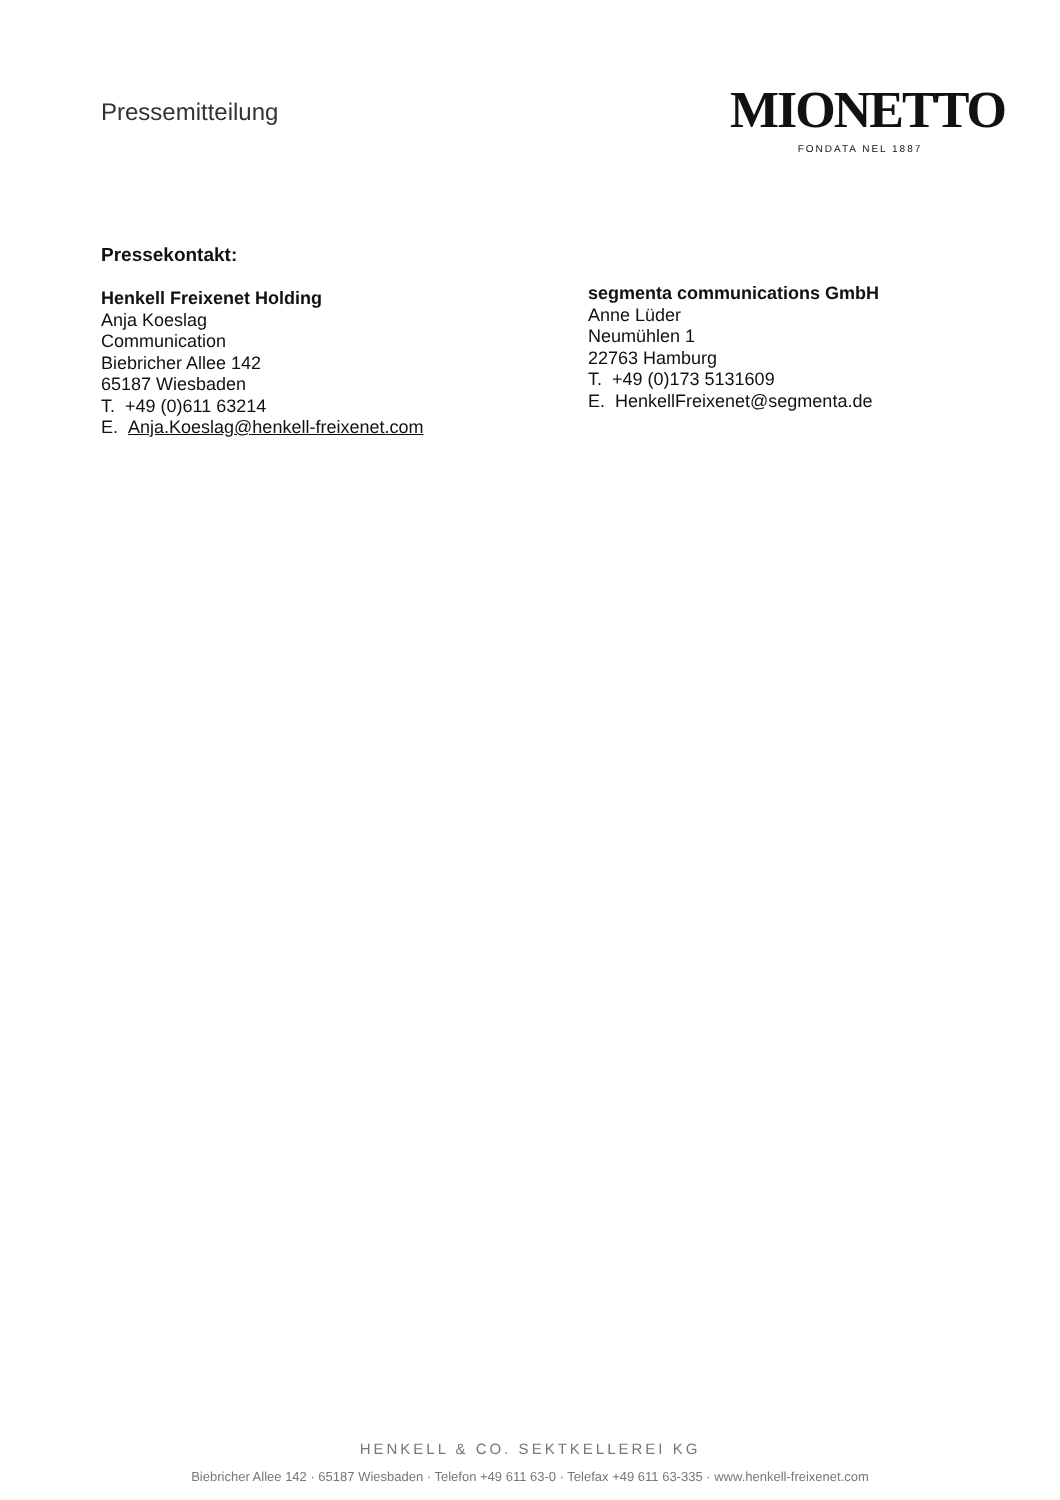Pressemitteilung
MIONETTO
FONDATA NEL 1887
Pressekontakt:
Henkell Freixenet Holding
Anja Koeslag
Communication
Biebricher Allee 142
65187 Wiesbaden
T. +49 (0)611 63214
E. Anja.Koeslag@henkell-freixenet.com
segmenta communications GmbH
Anne Lüder
Neumühlen 1
22763 Hamburg
T. +49 (0)173 5131609
E. HenkellFreixenet@segmenta.de
HENKELL & CO. SEKTKELLEREI KG
Biebricher Allee 142 · 65187 Wiesbaden · Telefon +49 611 63-0 · Telefax +49 611 63-335 · www.henkell-freixenet.com